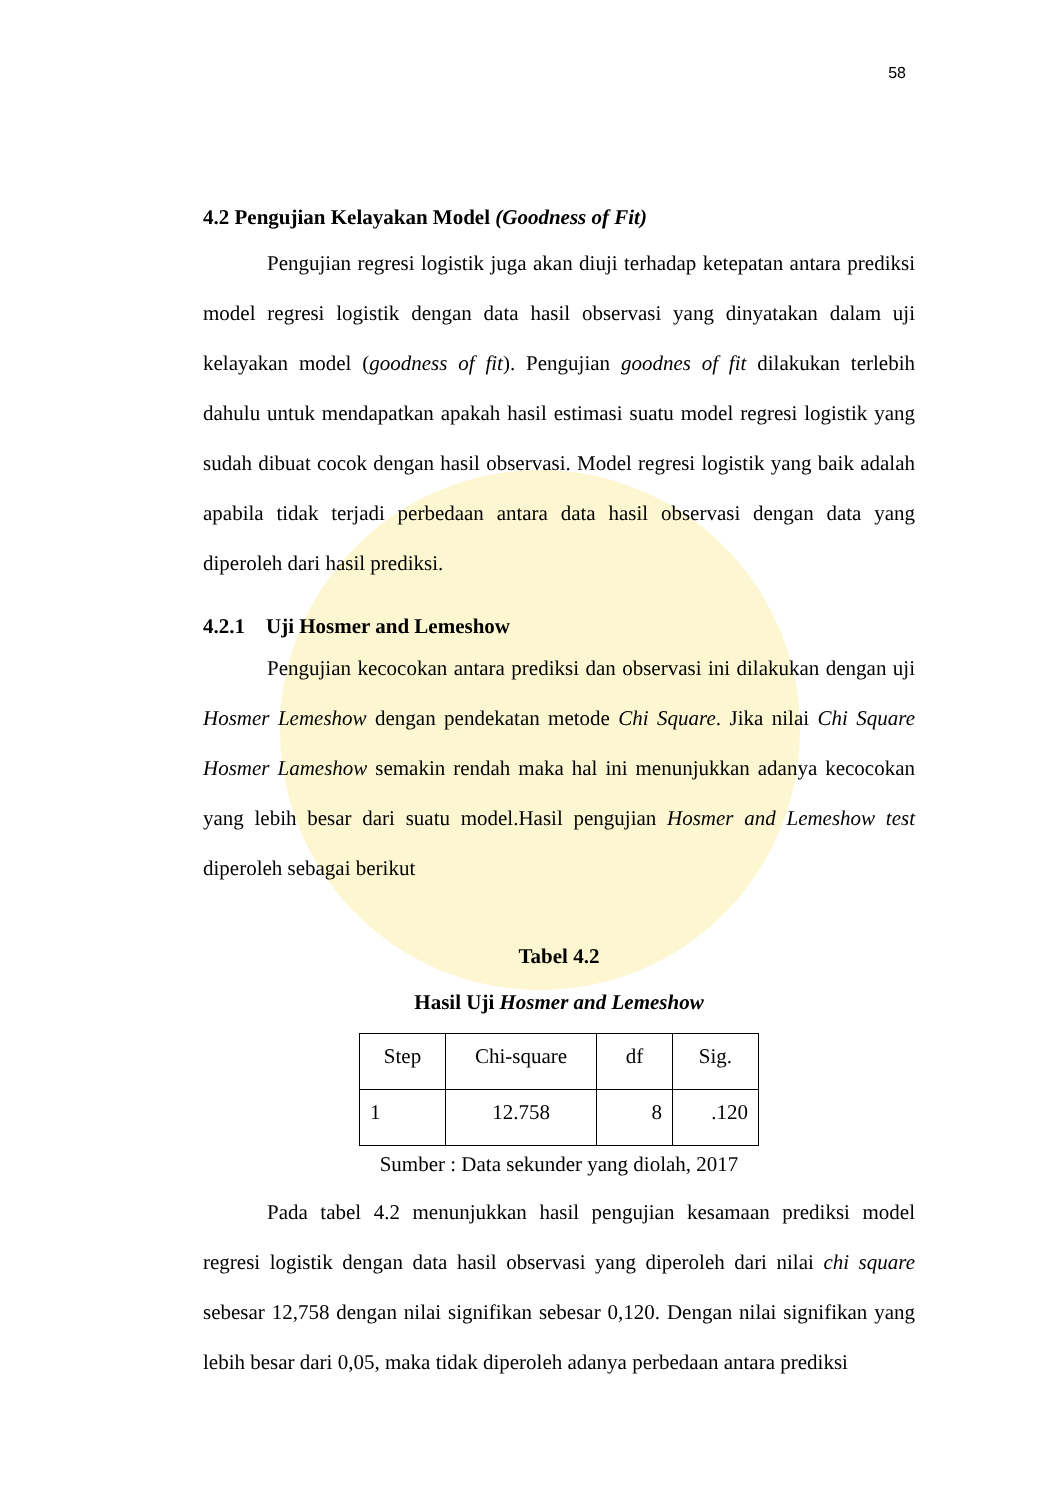58
4.2 Pengujian Kelayakan Model (Goodness of Fit)
Pengujian regresi logistik juga akan diuji terhadap ketepatan antara prediksi model regresi logistik dengan data hasil observasi yang dinyatakan dalam uji kelayakan model (goodness of fit). Pengujian goodnes of fit dilakukan terlebih dahulu untuk mendapatkan apakah hasil estimasi suatu model regresi logistik yang sudah dibuat cocok dengan hasil observasi. Model regresi logistik yang baik adalah apabila tidak terjadi perbedaan antara data hasil observasi dengan data yang diperoleh dari hasil prediksi.
4.2.1 Uji Hosmer and Lemeshow
Pengujian kecocokan antara prediksi dan observasi ini dilakukan dengan uji Hosmer Lemeshow dengan pendekatan metode Chi Square. Jika nilai Chi Square Hosmer Lameshow semakin rendah maka hal ini menunjukkan adanya kecocokan yang lebih besar dari suatu model.Hasil pengujian Hosmer and Lemeshow test diperoleh sebagai berikut
Tabel 4.2
Hasil Uji Hosmer and Lemeshow
| Step | Chi-square | df | Sig. |
| 1 | 12.758 | 8 | .120 |
Sumber : Data sekunder yang diolah, 2017
Pada tabel 4.2 menunjukkan hasil pengujian kesamaan prediksi model regresi logistik dengan data hasil observasi yang diperoleh dari nilai chi square sebesar 12,758 dengan nilai signifikan sebesar 0,120. Dengan nilai signifikan yang lebih besar dari 0,05, maka tidak diperoleh adanya perbedaan antara prediksi